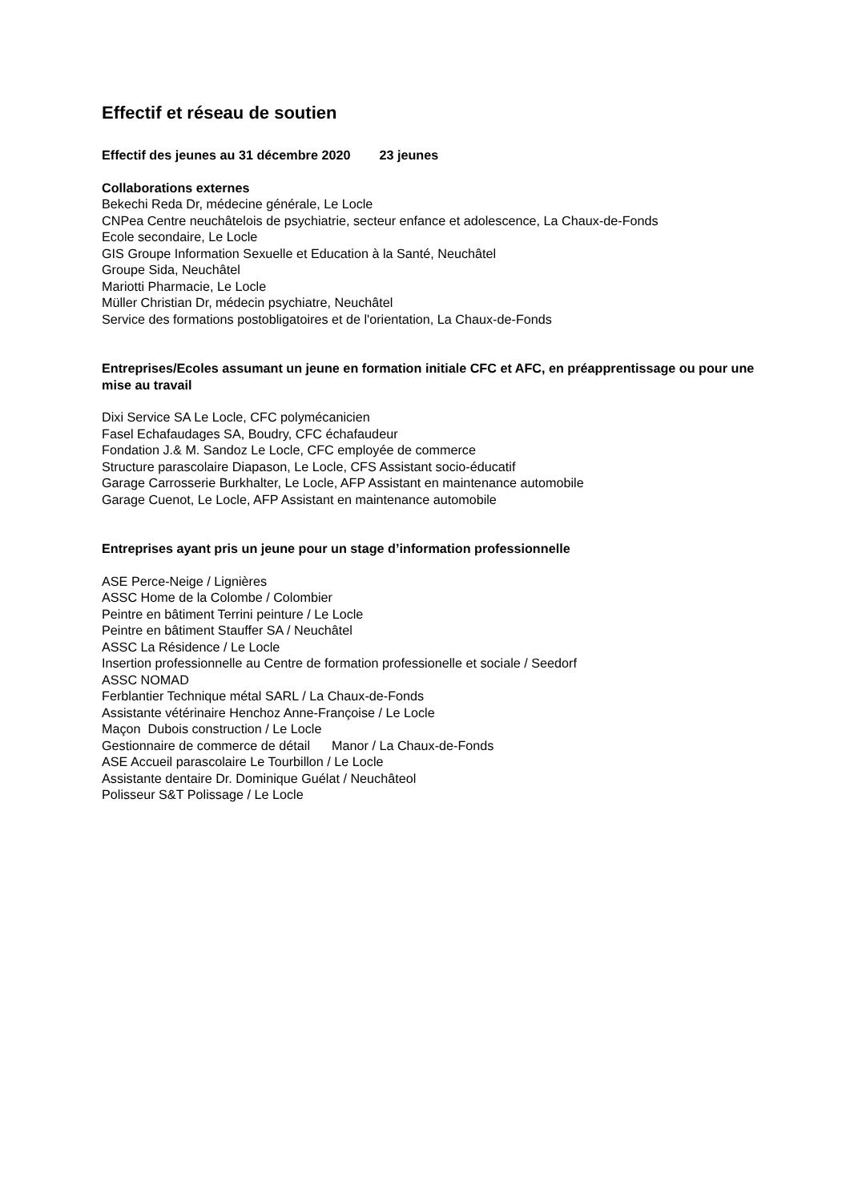Effectif et réseau de soutien
Effectif des jeunes au 31 décembre 2020 23 jeunes
Collaborations externes
Bekechi Reda Dr, médecine générale, Le Locle
CNPea Centre neuchâtelois de psychiatrie, secteur enfance et adolescence, La Chaux-de-Fonds
Ecole secondaire, Le Locle
GIS Groupe Information Sexuelle et Education à la Santé, Neuchâtel
Groupe Sida, Neuchâtel
Mariotti Pharmacie, Le Locle
Müller Christian Dr, médecin psychiatre, Neuchâtel
Service des formations postobligatoires et de l'orientation, La Chaux-de-Fonds
Entreprises/Ecoles assumant un jeune en formation initiale CFC et AFC, en préapprentissage ou pour une mise au travail
Dixi Service SA Le Locle, CFC polymécanicien
Fasel Echafaudages SA, Boudry, CFC échafaudeur
Fondation J.& M. Sandoz Le Locle, CFC employée de commerce
Structure parascolaire Diapason, Le Locle, CFS Assistant socio-éducatif
Garage Carrosserie Burkhalter, Le Locle, AFP Assistant en maintenance automobile
Garage Cuenot, Le Locle, AFP Assistant en maintenance automobile
Entreprises ayant pris un jeune pour un stage d’information professionnelle
ASE Perce-Neige / Lignières
ASSC Home de la Colombe / Colombier
Peintre en bâtiment Terrini peinture / Le Locle
Peintre en bâtiment Stauffer SA / Neuchâtel
ASSC La Résidence / Le Locle
Insertion professionnelle au Centre de formation professionelle et sociale / Seedorf
ASSC NOMAD
Ferblantier Technique métal SARL / La Chaux-de-Fonds
Assistante vétérinaire Henchoz Anne-Françoise / Le Locle
Maçon Dubois construction / Le Locle
Gestionnaire de commerce de détail Manor / La Chaux-de-Fonds
ASE Accueil parascolaire Le Tourbillon / Le Locle
Assistante dentaire Dr. Dominique Guélat / Neuchâteol
Polisseur S&T Polissage / Le Locle